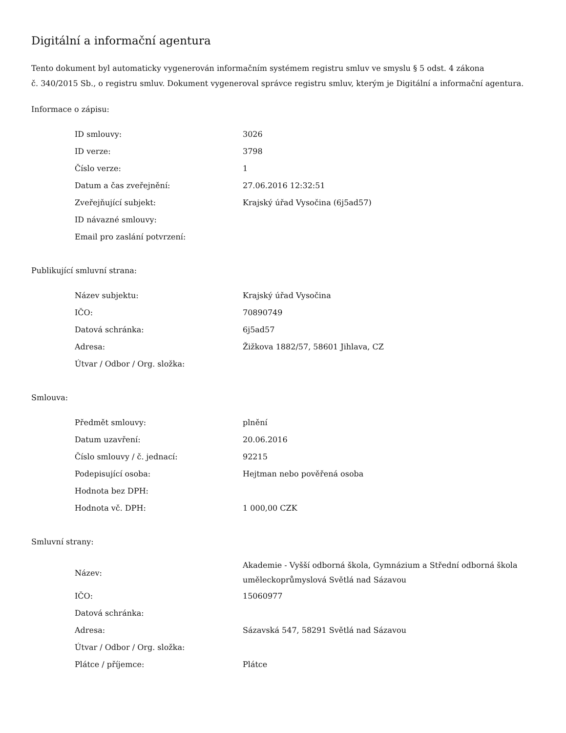Digitální a informační agentura
Tento dokument byl automaticky vygenerován informačním systémem registru smluv ve smyslu § 5 odst. 4 zákona
č. 340/2015 Sb., o registru smluv. Dokument vygeneroval správce registru smluv, kterým je Digitální a informační agentura.
Informace o zápisu:
| ID smlouvy: | 3026 |
| ID verze: | 3798 |
| Číslo verze: | 1 |
| Datum a čas zveřejnění: | 27.06.2016 12:32:51 |
| Zveřejňující subjekt: | Krajský úřad Vysočina (6j5ad57) |
| ID návazné smlouvy: | |
| Email pro zaslání potvrzení: | |
Publikující smluvní strana:
| Název subjektu: | Krajský úřad Vysočina |
| IČO: | 70890749 |
| Datová schránka: | 6j5ad57 |
| Adresa: | Žižkova 1882/57, 58601 Jihlava, CZ |
| Útvar / Odbor / Org. složka: | |
Smlouva:
| Předmět smlouvy: | plnění |
| Datum uzavření: | 20.06.2016 |
| Číslo smlouvy / č. jednací: | 92215 |
| Podepisující osoba: | Hejtman nebo pověřená osoba |
| Hodnota bez DPH: | |
| Hodnota vč. DPH: | 1 000,00 CZK |
Smluvní strany:
| Název: | Akademie - Vyšší odborná škola, Gymnázium a Střední odborná škola uměleckoprůmyslová Světlá nad Sázavou |
| IČO: | 15060977 |
| Datová schránka: | |
| Adresa: | Sázavská 547, 58291 Světlá nad Sázavou |
| Útvar / Odbor / Org. složka: | |
| Plátce / příjemce: | Plátce |